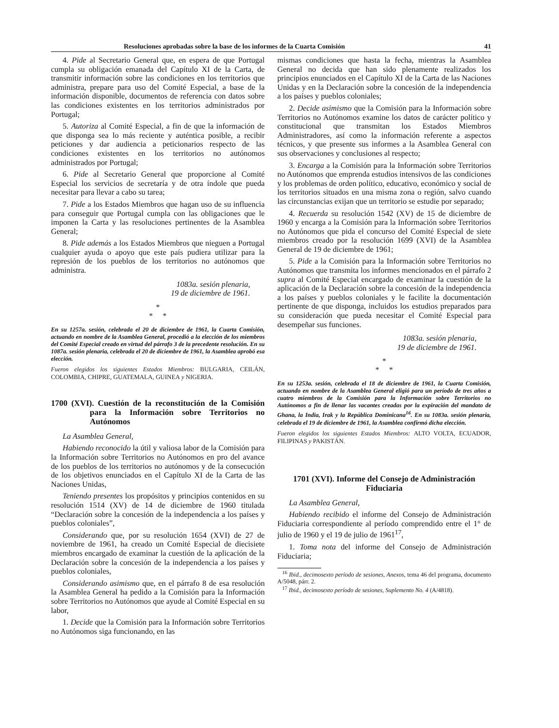Resoluciones aprobadas sobre la base de los informes de la Cuarta Comisión 41
4. Pide al Secretario General que, en espera de que Portugal cumpla su obligación emanada del Capítulo XI de la Carta, de transmitir información sobre las condiciones en los territorios que administra, prepare para uso del Comité Especial, a base de la información disponible, documentos de referencia con datos sobre las condiciones existentes en los territorios administrados por Portugal;
5. Autoriza al Comité Especial, a fin de que la información de que disponga sea lo más reciente y auténtica posible, a recibir peticiones y dar audiencia a peticionarios respecto de las condiciones existentes en los territorios no autónomos administrados por Portugal;
6. Pide al Secretario General que proporcione al Comité Especial los servicios de secretaría y de otra índole que pueda necesitar para llevar a cabo su tarea;
7. Pide a los Estados Miembros que hagan uso de su influencia para conseguir que Portugal cumpla con las obligaciones que le imponen la Carta y las resoluciones pertinentes de la Asamblea General;
8. Pide además a los Estados Miembros que nieguen a Portugal cualquier ayuda o apoyo que este país pudiera utilizar para la represión de los pueblos de los territorios no autónomos que administra.
1083a. sesión plenaria,
19 de diciembre de 1961.
*
* *
En su 1257a. sesión, celebrada el 20 de diciembre de 1961, la Cuarta Comisión, actuando en nombre de la Asamblea General, procedió a la elección de los miembros del Comité Especial creado en virtud del párrafo 3 de la precedente resolución. En su 1087a. sesión plenaria, celebrada el 20 de diciembre de 1961, la Asamblea aprobó esa elección.
Fueron elegidos los siguientes Estados Miembros: BULGARIA, CEILÁN, COLOMBIA, CHIPRE, GUATEMALA, GUINEA y NIGERIA.
1700 (XVI). Cuestión de la reconstitución de la Comisión para la Información sobre Territorios no Autónomos
La Asamblea General,
Habiendo reconocido la útil y valiosa labor de la Comisión para la Información sobre Territorios no Autónomos en pro del avance de los pueblos de los territorios no autónomos y de la consecución de los objetivos enunciados en el Capítulo XI de la Carta de las Naciones Unidas,
Teniendo presentes los propósitos y principios contenidos en su resolución 1514 (XV) de 14 de diciembre de 1960 titulada “Declaración sobre la concesión de la independencia a los países y pueblos coloniales”,
Considerando que, por su resolución 1654 (XVI) de 27 de noviembre de 1961, ha creado un Comité Especial de diecisiete miembros encargado de examinar la cuestión de la aplicación de la Declaración sobre la concesión de la independencia a los países y pueblos coloniales,
Considerando asimismo que, en el párrafo 8 de esa resolución la Asamblea General ha pedido a la Comisión para la Información sobre Territorios no Autónomos que ayude al Comité Especial en su labor,
1. Decide que la Comisión para la Información sobre Territorios no Autónomos siga funcionando, en las
mismas condiciones que hasta la fecha, mientras la Asamblea General no decida que han sido plenamente realizados los principios enunciados en el Capítulo XI de la Carta de las Naciones Unidas y en la Declaración sobre la concesión de la independencia a los países y pueblos coloniales;
2. Decide asimismo que la Comisión para la Información sobre Territorios no Autónomos examine los datos de carácter político y constitucional que transmitan los Estados Miembros Administradores, así como la información referente a aspectos técnicos, y que presente sus informes a la Asamblea General con sus observaciones y conclusiones al respecto;
3. Encarga a la Comisión para la Información sobre Territorios no Autónomos que emprenda estudios intensivos de las condiciones y los problemas de orden político, educativo, económico y social de los territorios situados en una misma zona o región, salvo cuando las circunstancias exijan que un territorio se estudie por separado;
4. Recuerda su resolución 1542 (XV) de 15 de diciembre de 1960 y encarga a la Comisión para la Información sobre Territorios no Autónomos que pida el concurso del Comité Especial de siete miembros creado por la resolución 1699 (XVI) de la Asamblea General de 19 de diciembre de 1961;
5. Pide a la Comisión para la Información sobre Territorios no Autónomos que transmita los informes mencionados en el párrafo 2 supra al Comité Especial encargado de examinar la cuestión de la aplicación de la Declaración sobre la concesión de la independencia a los países y pueblos coloniales y le facilite la documentación pertinente de que disponga, incluidos los estudios preparados para su consideración que pueda necesitar el Comité Especial para desempeñar sus funciones.
1083a. sesión plenaria,
19 de diciembre de 1961.
*
* *
En su 1253a. sesión, celebrada el 18 de diciembre de 1961, la Cuarta Comisión, actuando en nombre de la Asamblea General eligió para un período de tres años a cuatro miembros de la Comisión para la Información sobre Territorios no Autónomos a fin de llenar las vacantes creadas por la expiración del mandato de Ghana, la India, Irak y la República Dominicana<sup>16</sup>. En su 1083a. sesión plenaria, celebrada el 19 de diciembre de 1961, la Asamblea confirmó dicha elección.
Fueron elegidos los siguientes Estados Miembros: ALTO VOLTA, ECUADOR, FILIPINAS y PAKISTÁN.
1701 (XVI). Informe del Consejo de Administración Fiduciaria
La Asamblea General,
Habiendo recibido el informe del Consejo de Administración Fiduciaria correspondiente al período comprendido entre el 1° de julio de 1960 y el 19 de julio de 1961<sup>17</sup>,
1. Toma nota del informe del Consejo de Administración Fiduciaria;
<sup>16</sup> Ibid., decimosexto período de sesiones, Anexos, tema 46 del programa, documento A/5048, párr. 2.
<sup>17</sup> Ibid., decimosexto período de sesiones, Suplemento No. 4 (A/4818).